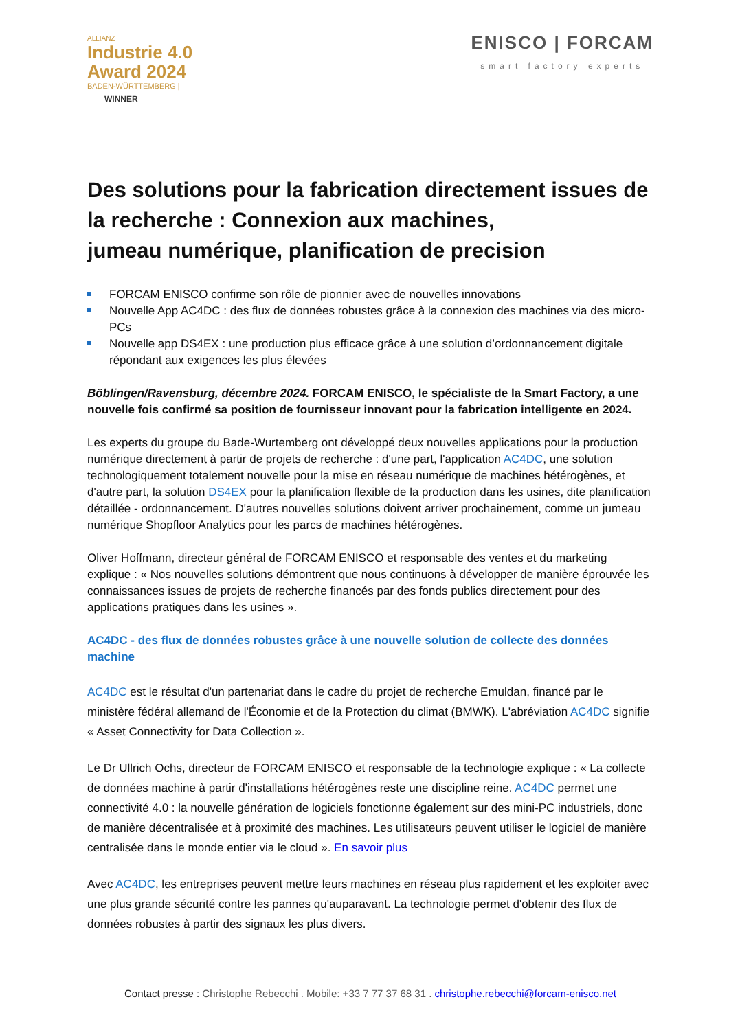ALLIANZ
Industrie 4.0
Award 2024
BADEN-WÜRTTEMBERG |
WINNER
ENISCO | FORCAM
smart factory experts
Des solutions pour la fabrication directement issues de la recherche : Connexion aux machines,
jumeau numérique, planification de precision
FORCAM ENISCO confirme son rôle de pionnier avec de nouvelles innovations
Nouvelle App AC4DC : des flux de données robustes grâce à la connexion des machines via des micro-PCs
Nouvelle app DS4EX : une production plus efficace grâce à une solution d’ordonnancement digitale répondant aux exigences les plus élevées
Böblingen/Ravensburg, décembre 2024. FORCAM ENISCO, le spécialiste de la Smart Factory, a une nouvelle fois confirmé sa position de fournisseur innovant pour la fabrication intelligente en 2024.
Les experts du groupe du Bade-Wurtemberg ont développé deux nouvelles applications pour la production numérique directement à partir de projets de recherche : d'une part, l'application AC4DC, une solution technologiquement totalement nouvelle pour la mise en réseau numérique de machines hétérogènes, et d'autre part, la solution DS4EX pour la planification flexible de la production dans les usines, dite planification détaillée - ordonnancement. D'autres nouvelles solutions doivent arriver prochainement, comme un jumeau numérique Shopfloor Analytics pour les parcs de machines hétérogènes.
Oliver Hoffmann, directeur général de FORCAM ENISCO et responsable des ventes et du marketing explique : « Nos nouvelles solutions démontrent que nous continuons à développer de manière éprouvée les connaissances issues de projets de recherche financés par des fonds publics directement pour des applications pratiques dans les usines ».
AC4DC - des flux de données robustes grâce à une nouvelle solution de collecte des données machine
AC4DC est le résultat d'un partenariat dans le cadre du projet de recherche Emuldan, financé par le ministère fédéral allemand de l'Économie et de la Protection du climat (BMWK). L'abréviation AC4DC signifie « Asset Connectivity for Data Collection ».
Le Dr Ullrich Ochs, directeur de FORCAM ENISCO et responsable de la technologie explique : « La collecte de données machine à partir d'installations hétérogènes reste une discipline reine. AC4DC permet une connectivité 4.0 : la nouvelle génération de logiciels fonctionne également sur des mini-PC industriels, donc de manière décentralisée et à proximité des machines. Les utilisateurs peuvent utiliser le logiciel de manière centralisée dans le monde entier via le cloud ». En savoir plus
Avec AC4DC, les entreprises peuvent mettre leurs machines en réseau plus rapidement et les exploiter avec une plus grande sécurité contre les pannes qu'auparavant. La technologie permet d'obtenir des flux de données robustes à partir des signaux les plus divers.
Contact presse : Christophe Rebecchi . Mobile: +33 7 77 37 68 31 . christophe.rebecchi@forcam-enisco.net